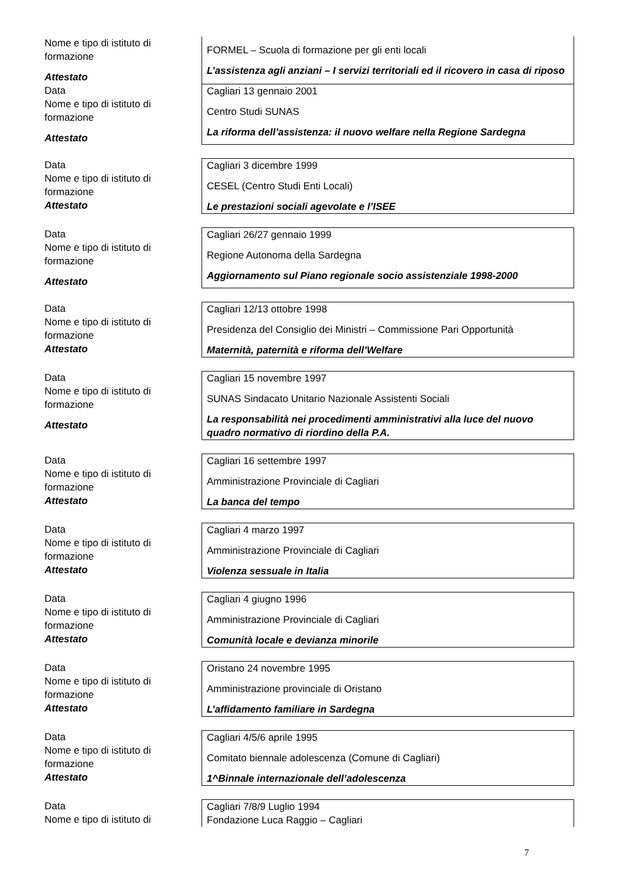Nome e tipo di istituto di formazione
Attestato
FORMEL – Scuola di formazione per gli enti locali
L’assistenza agli anziani – I servizi territoriali ed il ricovero in casa di riposo
Data
Nome e tipo di istituto di formazione
Attestato
Cagliari 13 gennaio 2001
Centro Studi SUNAS
La riforma dell’assistenza: il nuovo welfare nella Regione Sardegna
Data
Nome e tipo di istituto di formazione
Attestato
Cagliari 3 dicembre 1999
CESEL (Centro Studi Enti Locali)
Le prestazioni sociali agevolate e l’ISEE
Data
Nome e tipo di istituto di formazione
Attestato
Cagliari 26/27 gennaio 1999
Regione Autonoma della Sardegna
Aggiornamento sul Piano regionale socio assistenziale 1998-2000
Data
Nome e tipo di istituto di formazione
Attestato
Cagliari 12/13 ottobre 1998
Presidenza del Consiglio dei Ministri – Commissione Pari Opportunità
Maternità, paternità e riforma dell’Welfare
Data
Nome e tipo di istituto di formazione
Attestato
Cagliari 15 novembre 1997
SUNAS Sindacato Unitario Nazionale Assistenti Sociali
La responsabilità nei procedimenti amministrativi alla luce del nuovo quadro normativo di riordino della P.A.
Data
Nome e tipo di istituto di formazione
Attestato
Cagliari 16 settembre 1997
Amministrazione Provinciale di Cagliari
La banca del tempo
Data
Nome e tipo di istituto di formazione
Attestato
Cagliari 4 marzo 1997
Amministrazione Provinciale di Cagliari
Violenza sessuale in Italia
Data
Nome e tipo di istituto di formazione
Attestato
Cagliari 4 giugno 1996
Amministrazione Provinciale di Cagliari
Comunità locale e devianza minorile
Data
Nome e tipo di istituto di formazione
Attestato
Oristano 24 novembre 1995
Amministrazione provinciale di Oristano
L’affidamento familiare in Sardegna
Data
Nome e tipo di istituto di formazione
Attestato
Cagliari 4/5/6 aprile 1995
Comitato biennale adolescenza (Comune di Cagliari)
1^Binnale internazionale dell’adolescenza
Data
Nome e tipo di istituto di
Cagliari 7/8/9 Luglio 1994
Fondazione Luca Raggio – Cagliari
7